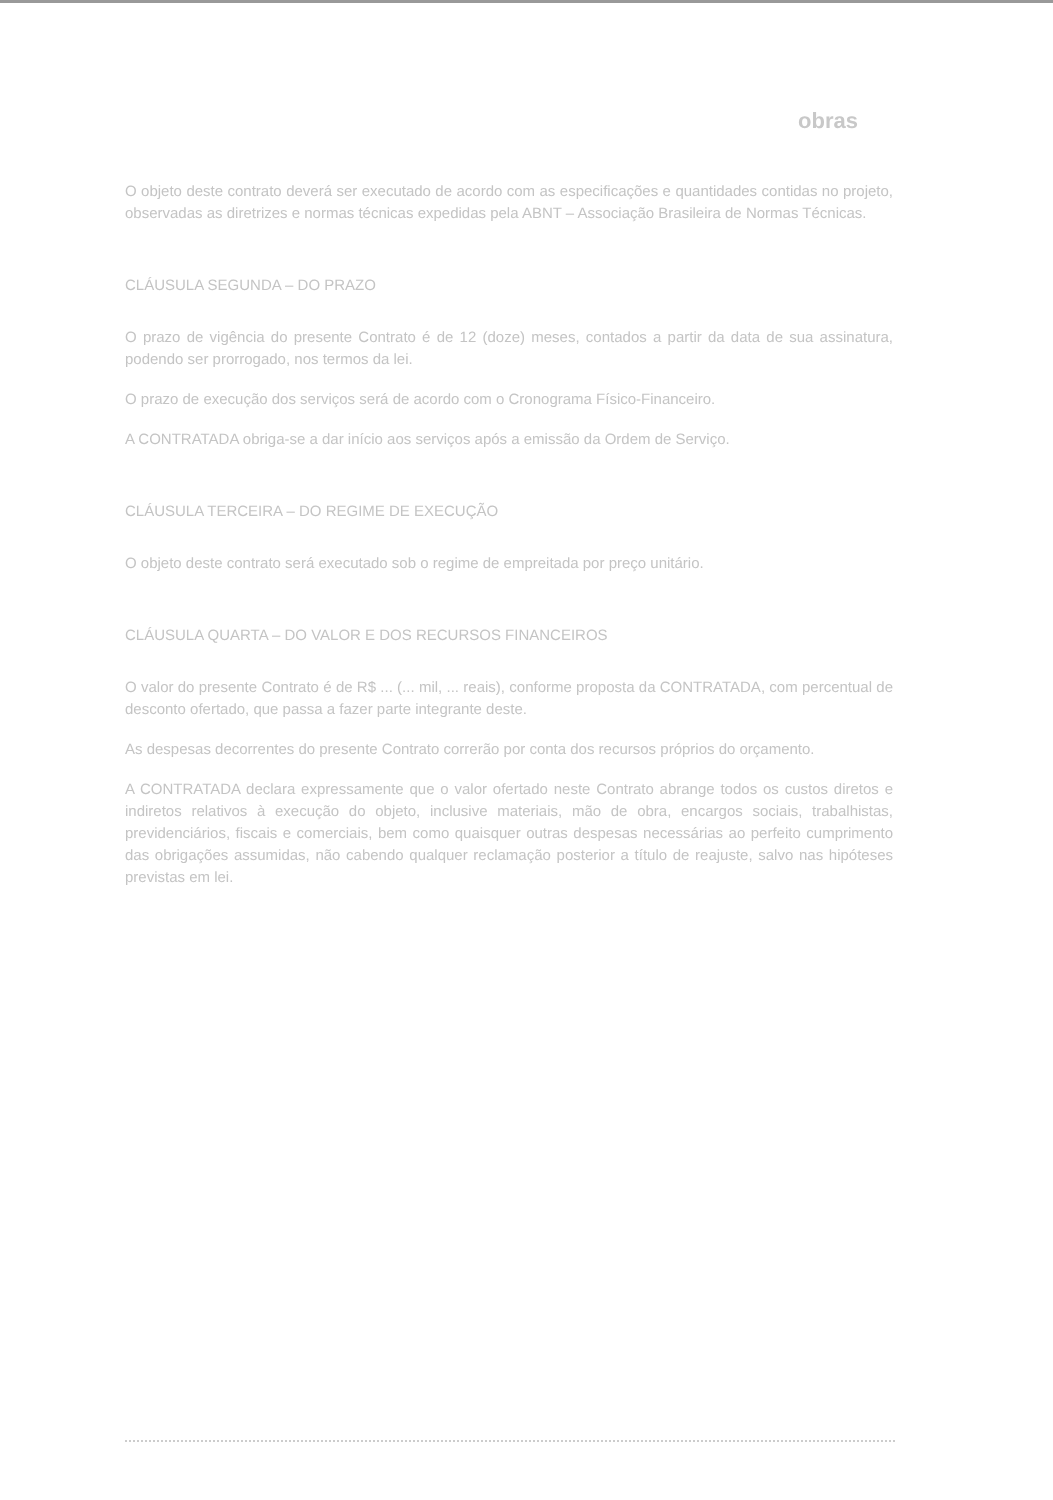obras
O objeto deste contrato deverá ser executado de acordo com as especificações e quantidades contidas no projeto, observadas as diretrizes e normas técnicas expedidas pela ABNT – Associação Brasileira de Normas Técnicas.
CLÁUSULA SEGUNDA – DO PRAZO
O prazo de vigência do presente Contrato é de 12 (doze) meses, contados a partir da data de sua assinatura, podendo ser prorrogado, nos termos da lei.
O prazo de execução dos serviços será de acordo com o Cronograma Físico-Financeiro.
A CONTRATADA obriga-se a dar início aos serviços após a emissão da Ordem de Serviço.
CLÁUSULA TERCEIRA – DO REGIME DE EXECUÇÃO
O objeto deste contrato será executado sob o regime de empreitada por preço unitário.
CLÁUSULA QUARTA – DO VALOR E DOS RECURSOS FINANCEIROS
O valor do presente Contrato é de R$ ... (... mil, ... reais), conforme proposta da CONTRATADA, com percentual de desconto ofertado, que passa a fazer parte integrante deste.
As despesas decorrentes do presente Contrato correrão por conta dos recursos próprios do orçamento.
A CONTRATADA declara expressamente que o valor ofertado neste Contrato abrange todos os custos diretos e indiretos relativos à execução do objeto, inclusive materiais, mão de obra, encargos sociais, trabalhistas, previdenciários, fiscais e comerciais, bem como quaisquer outras despesas necessárias ao perfeito cumprimento das obrigações assumidas, não cabendo qualquer reclamação posterior a título de reajuste, salvo nas hipóteses previstas em lei.